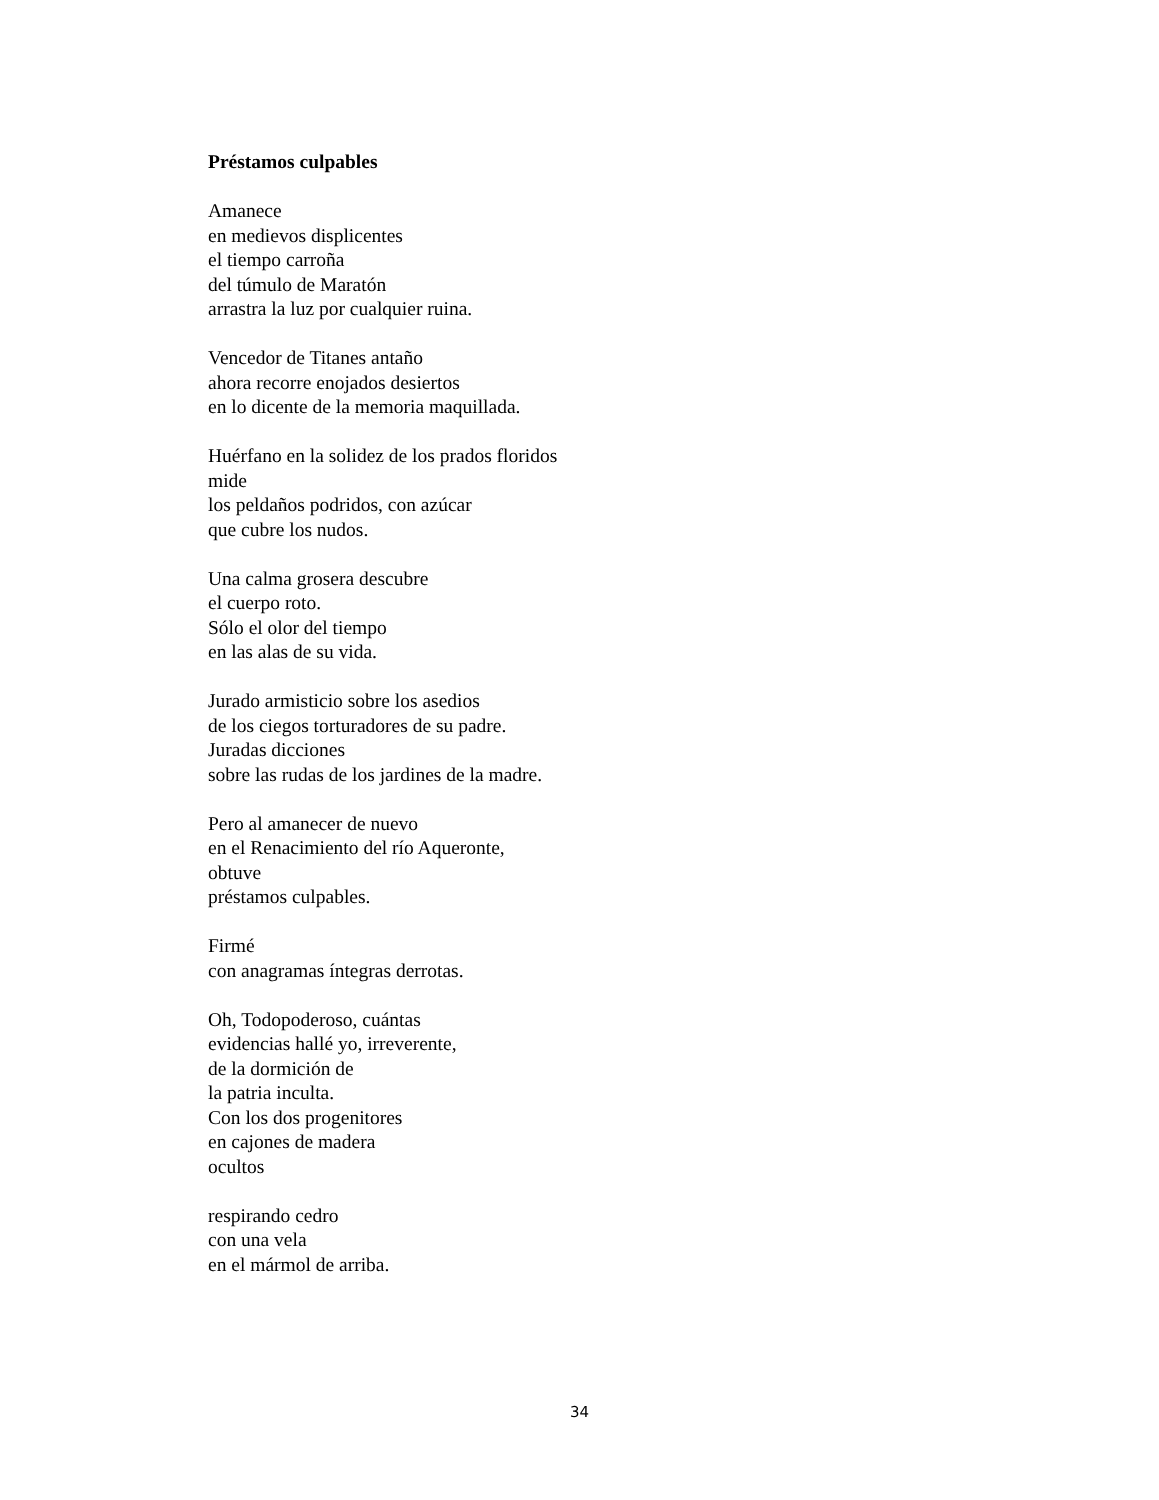Préstamos culpables
Amanece
en medievos displicentes
el tiempo carroña
del túmulo de Maratón
arrastra la luz por cualquier ruina.
Vencedor de Titanes antaño
ahora recorre enojados desiertos
en lo dicente de la memoria maquillada.
Huérfano en la solidez de los prados floridos
mide
los peldaños podridos, con azúcar
que cubre los nudos.
Una calma grosera descubre
el cuerpo roto.
Sólo el olor del tiempo
en las alas de su vida.
Jurado armisticio sobre los asedios
de los ciegos torturadores de su padre.
Juradas dicciones
sobre las rudas de los jardines de la madre.
Pero al amanecer de nuevo
en el Renacimiento del río Aqueronte,
obtuve
préstamos culpables.
Firmé
con anagramas íntegras derrotas.
Oh, Todopoderoso, cuántas
evidencias hallé yo, irreverente,
de la dormición de
la patria inculta.
Con los dos progenitores
en cajones de madera
ocultos
respirando cedro
con una vela
en el mármol de arriba.
34